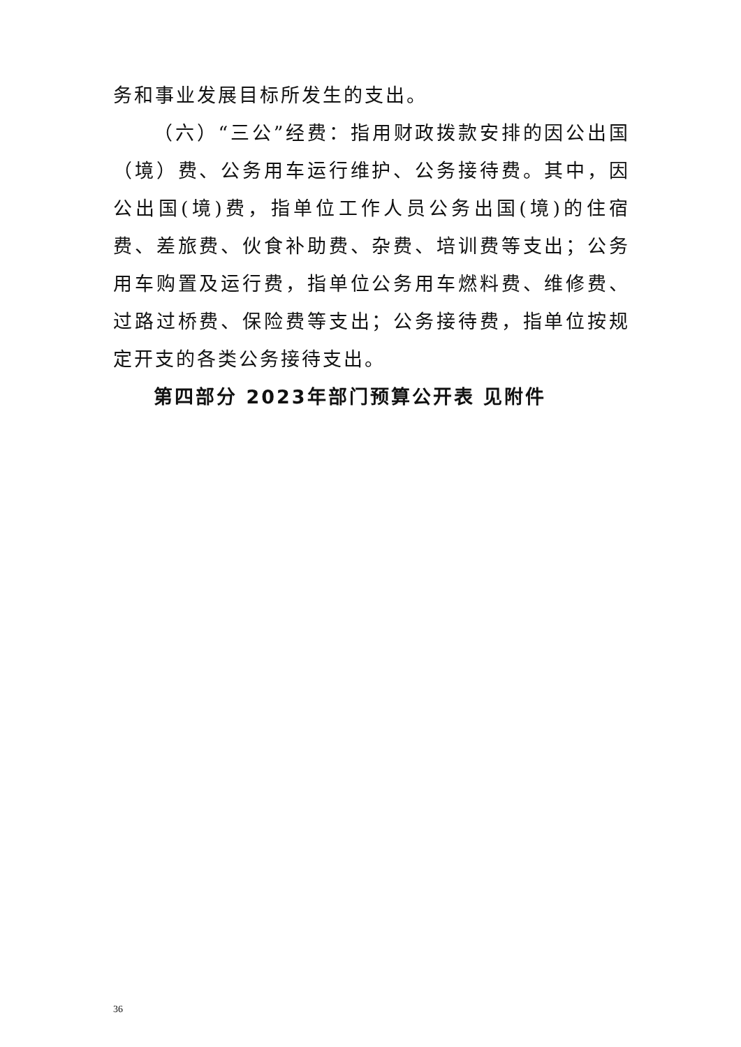务和事业发展目标所发生的支出。
（六）“三公”经费：指用财政拨款安排的因公出国（境）费、公务用车运行维护、公务接待费。其中，因公出国(境)费，指单位工作人员公务出国(境)的住宿费、差旅费、伙食补助费、杂费、培训费等支出；公务用车购置及运行费，指单位公务用车燃料费、维修费、过路过桥费、保险费等支出；公务接待费，指单位按规定开支的各类公务接待支出。
第四部分 2023年部门预算公开表 见附件
36